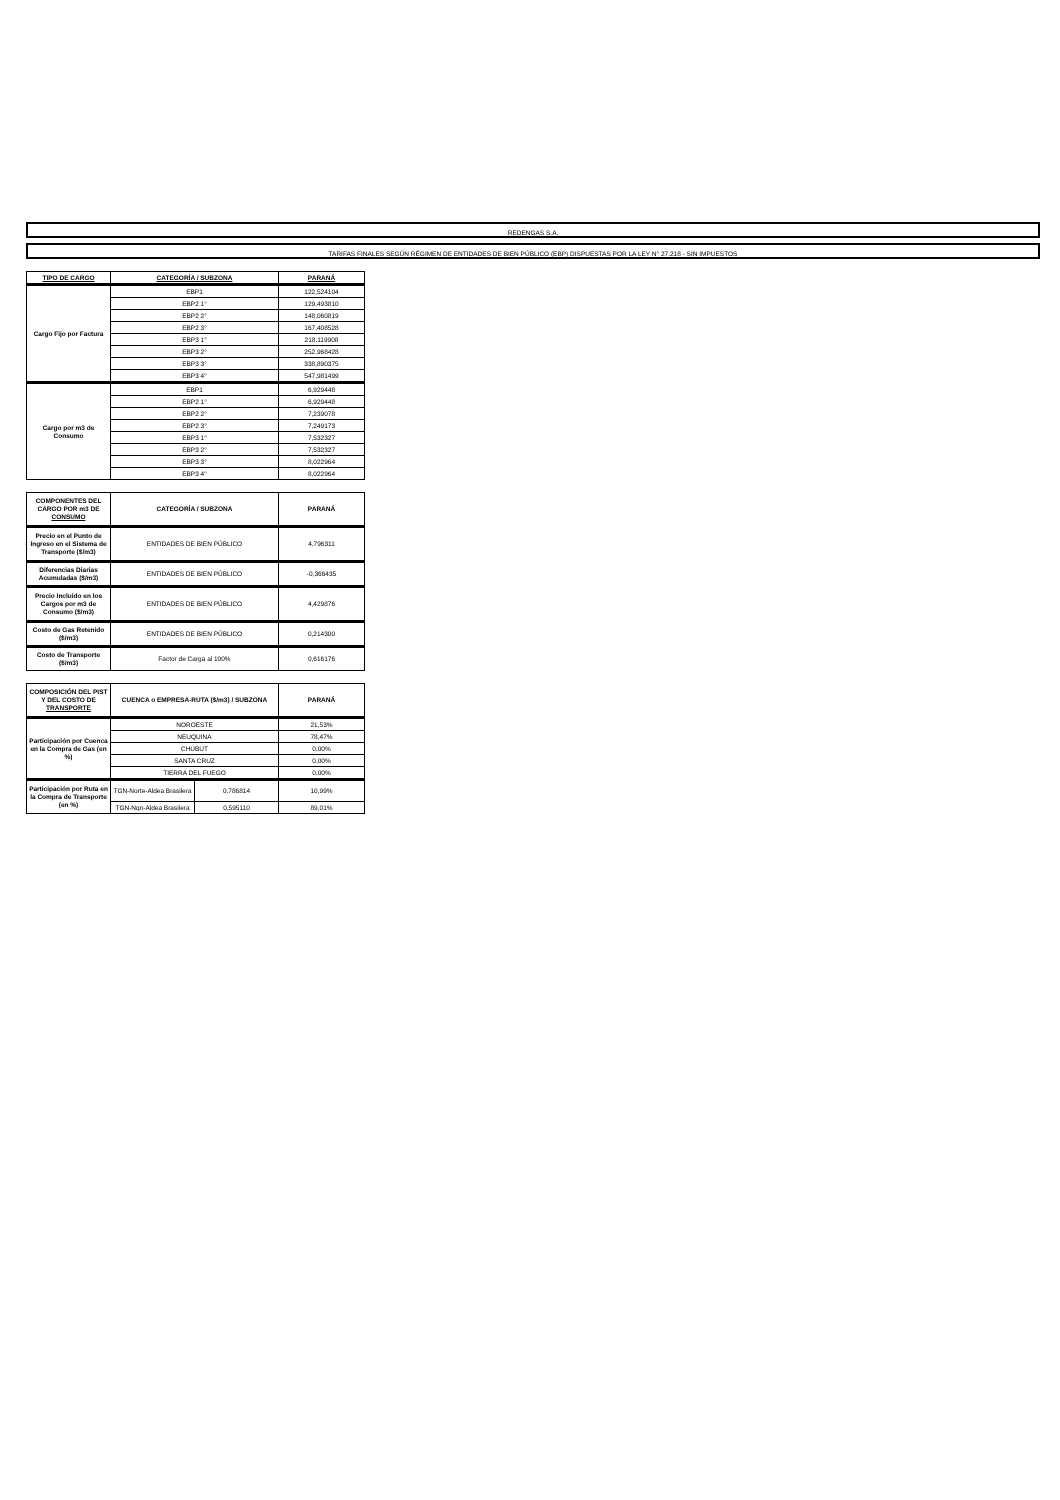REDENGAS S.A.
TARIFAS FINALES SEGÚN RÉGIMEN DE ENTIDADES DE BIEN PÚBLICO (EBP) DISPUESTAS POR LA LEY N° 27.218 - SIN IMPUESTOS
| TIPO DE CARGO | CATEGORÍA / SUBZONA | PARANÁ |
| --- | --- | --- |
| Cargo Fijo por Factura | EBP1 | 122,524104 |
| | EBP2 1° | 129,493810 |
| | EBP2 2° | 148,060819 |
| | EBP2 3° | 167,408528 |
| | EBP3 1° | 218,119908 |
| | EBP3 2° | 252,968428 |
| | EBP3 3° | 338,890375 |
| | EBP3 4° | 547,981499 |
| Cargo por m3 de Consumo | EBP1 | 6,929448 |
| | EBP2 1° | 6,929448 |
| | EBP2 2° | 7,239078 |
| | EBP2 3° | 7,249173 |
| | EBP3 1° | 7,532327 |
| | EBP3 2° | 7,532327 |
| | EBP3 3° | 8,022964 |
| | EBP3 4° | 8,022964 |
| COMPONENTES DEL CARGO POR m3 DE CONSUMO | CATEGORÍA / SUBZONA | PARANÁ |
| --- | --- | --- |
| Precio en el Punto de Ingreso en el Sistema de Transporte ($/m3) | ENTIDADES DE BIEN PÚBLICO | 4,796311 |
| Diferencias Diarias Acumuladas ($/m3) | ENTIDADES DE BIEN PÚBLICO | -0,366435 |
| Precio Incluido en los Cargos por m3 de Consumo ($/m3) | ENTIDADES DE BIEN PÚBLICO | 4,429876 |
| Costo de Gas Retenido ($/m3) | ENTIDADES DE BIEN PÚBLICO | 0,214300 |
| Costo de Transporte ($/m3) | Factor de Carga al 100% | 0,616176 |
| COMPOSICIÓN DEL PIST Y DEL COSTO DE TRANSPORTE | CUENCA o EMPRESA-RUTA ($/m3) / SUBZONA | | PARANÁ |
| --- | --- | --- | --- |
| Participación por Cuenca en la Compra de Gas (en %) | NOROESTE | | 21,53% |
| | NEUQUINA | | 78,47% |
| | CHUBUT | | 0,00% |
| | SANTA CRUZ | | 0,00% |
| | TIERRA DEL FUEGO | | 0,00% |
| Participación por Ruta en la Compra de Transporte (en %) | TGN-Norte-Aldea Brasilera | 0,786814 | 10,99% |
| | TGN-Nqn-Aldea Brasilera | 0,595110 | 89,01% |